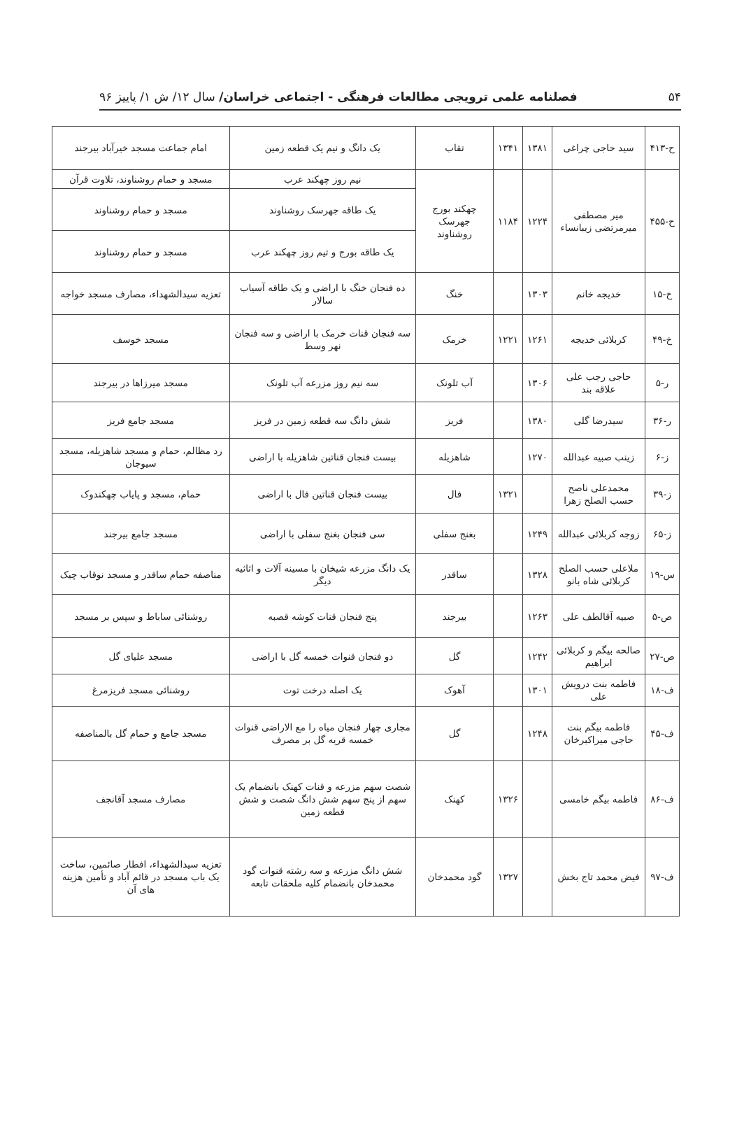۵۴ فصلنامه علمی ترویجی مطالعات فرهنگی - اجتماعی خراسان/ سال ۱۲/ ش ۱/ پاییز ۹۶
| ح-۴۱۳ | سید حاجی چراغی | ۱۳۸۱ | ۱۳۴۱ | تقاب | یک دانگ و نیم یک قطعه زمین | امام جماعت مسجد خیرآباد بیرجند |
| ح-۴۵۵ | میر مصطفی میرمرتضی زیبانساء | ۱۲۲۴ | ۱۱۸۴ | چهکند بورج جهرسک روشناوند | نیم روز چهکند عرب | مسجد و حمام روشناوند، تلاوت قرآن |
| | | | | | یک طاقه جهرسک روشناوند | مسجد و حمام روشناوند |
| | | | | | یک طاقه بورج و تیم روز چهکند عرب | مسجد و حمام روشناوند |
| خ-۱۵ | خدیجه خانم | ۱۳۰۳ | | خنگ | ده فنجان خنگ با اراضی و یک طاقه آسیاب سالار | تعزیه سیدالشهداء، مصارف مسجد خواجه |
| خ-۴۹ | کربلائی خدیجه | ۱۲۶۱ | ۱۲۲۱ | خرمک | سه فنجان قنات خرمک با اراضی و سه فنجان نهر وسط | مسجد خوسف |
| ر-۵ | حاجی رجب علی علاقه بند | ۱۳۰۶ | | آب تلونک | سه نیم روز مزرعه آب تلونک | مسجد میرزاها در بیرجند |
| ر-۳۶ | سیدرضا گلی | ۱۳۸۰ | | فریز | شش دانگ سه قطعه زمین در فریز | مسجد جامع فریز |
| ز-۶ | زینب صبیه عبدالله | ۱۲۷۰ | | شاهزیله | بیست فنجان قناتین شاهزیله با اراضی | رد مظالم، حمام و مسجد شاهزیله، مسجد سیوجان |
| ز-۳۹ | محمدعلی ناصح حسب الصلح زهرا | | ۱۳۲۱ | فال | بیست فنجان قناتین فال با اراضی | حمام، مسجد و پایاب چهکندوک |
| ز-۶۵ | زوجه کربلائی عبدالله | ۱۲۴۹ | | بغنج سفلی | سی فنجان بغنج سفلی با اراضی | مسجد جامع بیرجند |
| س-۱۹ | ملاعلی حسب الصلح کربلائی شاه بانو | ۱۳۲۸ | | ساقدر | یک دانگ مزرعه شیخان با مسینه آلات و اثاثیه دیگر | مناصفه حمام ساقدر و مسجد نوقاب چیک |
| ص-۵ | صبیه آقالطف علی | ۱۲۶۳ | | بیرجند | پنج فنجان قنات کوشه قصبه | روشنائی ساباط و سپس بر مسجد |
| ص-۲۷ | صالحه بیگم و کربلائی ابراهیم | ۱۲۴۲ | | گل | دو فنجان قنوات خمسه گل با اراضی | مسجد علیای گل |
| ف-۱۸ | فاطمه بنت درویش علی | ۱۳۰۱ | | آهوک | یک اصله درخت توت | روشنائی مسجد فریزمرغ |
| ف-۴۵ | فاطمه بیگم بنت حاجی میراکبرخان | ۱۲۴۸ | | گل | مجاری چهار فنجان میاه را مع الاراضی قنوات خمسه قریه گل بر مصرف | مسجد جامع و حمام گل بالمناصفه |
| ف-۸۶ | فاطمه بیگم خامسی | | ۱۳۲۶ | کهنک | شصت سهم مزرعه و قنات کهنک بانضمام یک سهم از پنج سهم شش دانگ شصت و شش قطعه زمین | مصارف مسجد آقانجف |
| ف-۹۷ | فیض محمد تاج بخش | | ۱۳۲۷ | گود محمدخان | شش دانگ مزرعه و سه رشته قنوات گود محمدخان بانضمام کلیه ملحقات تابعه | تعزیه سیدالشهداء، افطار صائمین، ساخت یک باب مسجد در قائم آباد و تأمین هزینه های آن |